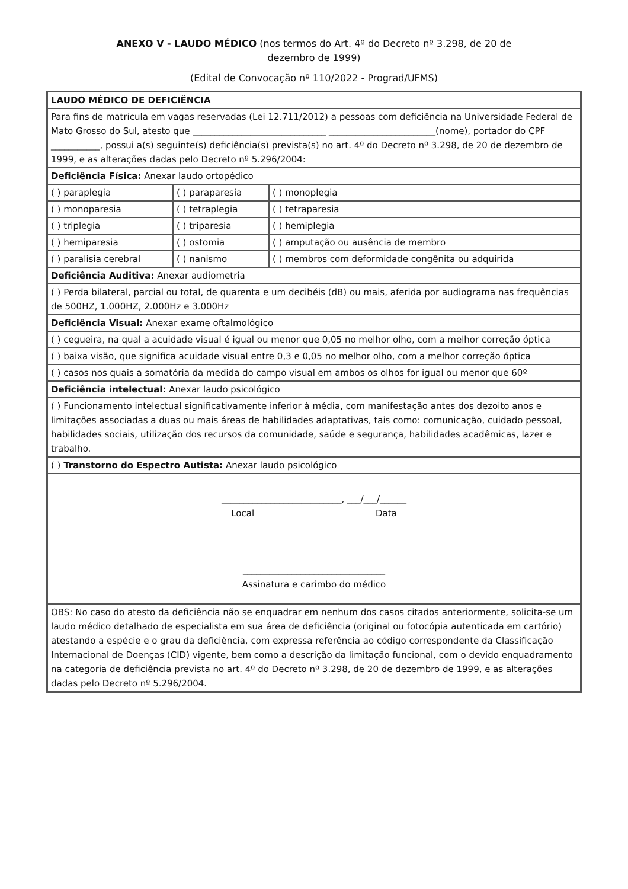ANEXO V - LAUDO MÉDICO (nos termos do Art. 4º do Decreto nº 3.298, de 20 de dezembro de 1999)
(Edital de Convocação nº 110/2022 - Prograd/UFMS)
| LAUDO MÉDICO DE DEFICIÊNCIA | | |
| Para fins de matrícula em vagas reservadas (Lei 12.711/2012) a pessoas com deficiência na Universidade Federal de Mato Grosso do Sul, atesto que ______________________________ ________________________(nome), portador do CPF ___________, possui a(s) seguinte(s) deficiência(s) prevista(s) no art. 4º do Decreto nº 3.298, de 20 de dezembro de 1999, e as alterações dadas pelo Decreto nº 5.296/2004: | | |
| Deficiência Física: Anexar laudo ortopédico | | |
| ( ) paraplegia | ( ) paraparesia | ( ) monoplegia |
| ( ) monoparesia | ( ) tetraplegia | ( ) tetraparesia |
| ( ) triplegia | ( ) triparesia | ( ) hemiplegia |
| ( ) hemiparesia | ( ) ostomia | ( ) amputação ou ausência de membro |
| ( ) paralisia cerebral | ( ) nanismo | ( ) membros com deformidade congênita ou adquirida |
| Deficiência Auditiva: Anexar audiometria | | |
| ( ) Perda bilateral, parcial ou total, de quarenta e um decibéis (dB) ou mais, aferida por audiograma nas frequências de 500HZ, 1.000HZ, 2.000Hz e 3.000Hz | | |
| Deficiência Visual: Anexar exame oftalmológico | | |
| ( ) cegueira, na qual a acuidade visual é igual ou menor que 0,05 no melhor olho, com a melhor correção óptica | | |
| ( ) baixa visão, que significa acuidade visual entre 0,3 e 0,05 no melhor olho, com a melhor correção óptica | | |
| ( ) casos nos quais a somatória da medida do campo visual em ambos os olhos for igual ou menor que 60º | | |
| Deficiência intelectual: Anexar laudo psicológico | | |
| ( ) Funcionamento intelectual significativamente inferior à média, com manifestação antes dos dezoito anos e limitações associadas a duas ou mais áreas de habilidades adaptativas, tais como: comunicação, cuidado pessoal, habilidades sociais, utilização dos recursos da comunidade, saúde e segurança, habilidades acadêmicas, lazer e trabalho. | | |
| ( ) Transtorno do Espectro Autista: Anexar laudo psicológico | | |
| ___________________________, ___/___/______ Local Data ________________________________ Assinatura e carimbo do médico | | |
| OBS: No caso do atesto da deficiência não se enquadrar em nenhum dos casos citados anteriormente, solicita-se um laudo médico detalhado de especialista em sua área de deficiência (original ou fotocópia autenticada em cartório) atestando a espécie e o grau da deficiência, com expressa referência ao código correspondente da Classificação Internacional de Doenças (CID) vigente, bem como a descrição da limitação funcional, com o devido enquadramento na categoria de deficiência prevista no art. 4º do Decreto nº 3.298, de 20 de dezembro de 1999, e as alterações dadas pelo Decreto nº 5.296/2004. | | |